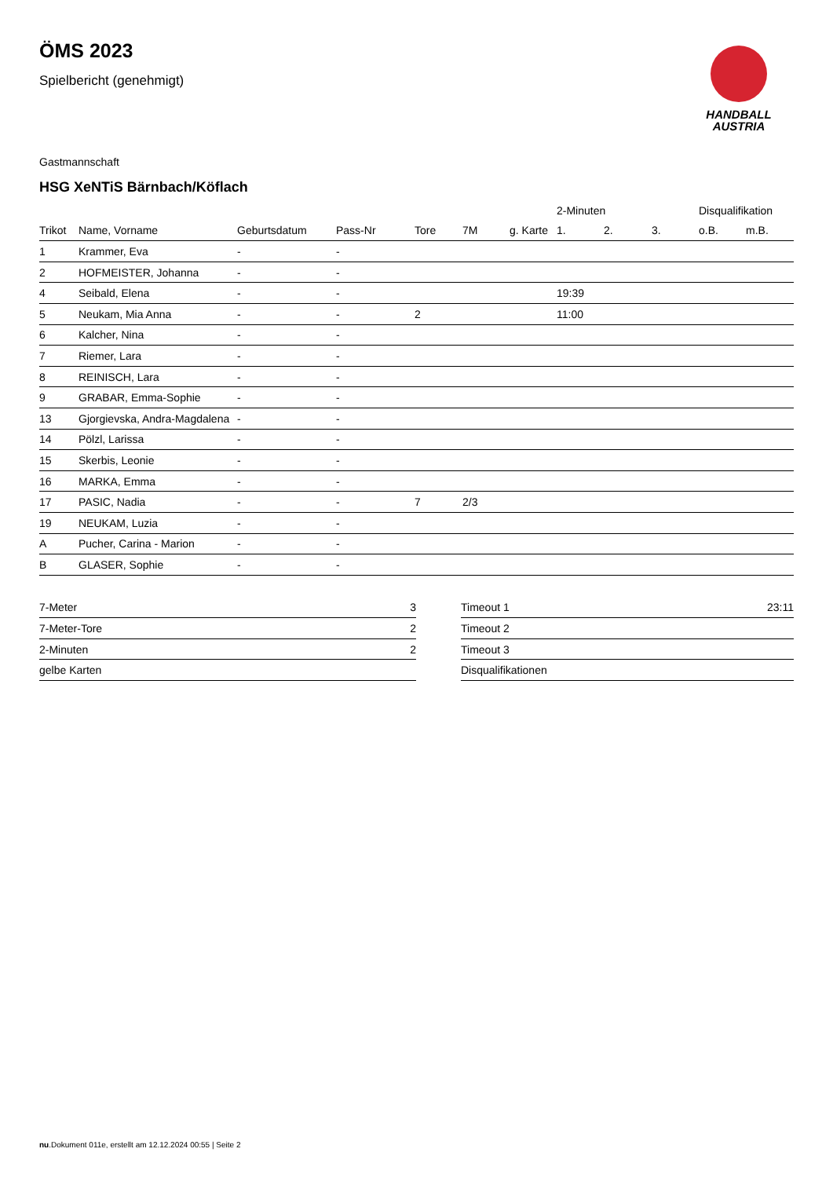ÖMS 2023
Spielbericht (genehmigt)
HANDBALL
AUSTRIA
Gastmannschaft
HSG XeNTiS Bärnbach/Köflach
| | | | | | | | 2-Minuten | | | Disqualifikation | |
| --- | --- | --- | --- | --- | --- | --- | --- | --- | --- | --- | --- |
| Trikot | Name, Vorname | Geburtsdatum | Pass-Nr | Tore | 7M | g. Karte | 1. | 2. | 3. | o.B. | m.B. |
| 1 | Krammer, Eva | - | - | | | | | | | | |
| 2 | HOFMEISTER, Johanna | - | - | | | | | | | | |
| 4 | Seibald, Elena | - | - | | | | 19:39 | | | | |
| 5 | Neukam, Mia Anna | - | - | 2 | | | 11:00 | | | | |
| 6 | Kalcher, Nina | - | - | | | | | | | | |
| 7 | Riemer, Lara | - | - | | | | | | | | |
| 8 | REINISCH, Lara | - | - | | | | | | | | |
| 9 | GRABAR, Emma-Sophie | - | - | | | | | | | | |
| 13 | Gjorgievska, Andra-Magdalena | - | - | | | | | | | | |
| 14 | Pölzl, Larissa | - | - | | | | | | | | |
| 15 | Skerbis, Leonie | - | - | | | | | | | | |
| 16 | MARKA, Emma | - | - | | | | | | | | |
| 17 | PASIC, Nadia | - | - | 7 | 2/3 | | | | | | |
| 19 | NEUKAM, Luzia | - | - | | | | | | | | |
| A | Pucher, Carina - Marion | - | - | | | | | | | | |
| B | GLASER, Sophie | - | - | | | | | | | | |
| 7-Meter | 3 |
| 7-Meter-Tore | 2 |
| 2-Minuten | 2 |
| gelbe Karten | |
| Timeout 1 | 23:11 |
| Timeout 2 | |
| Timeout 3 | |
| Disqualifikationen | |
nu.Dokument 011e, erstellt am 12.12.2024 00:55 | Seite 2